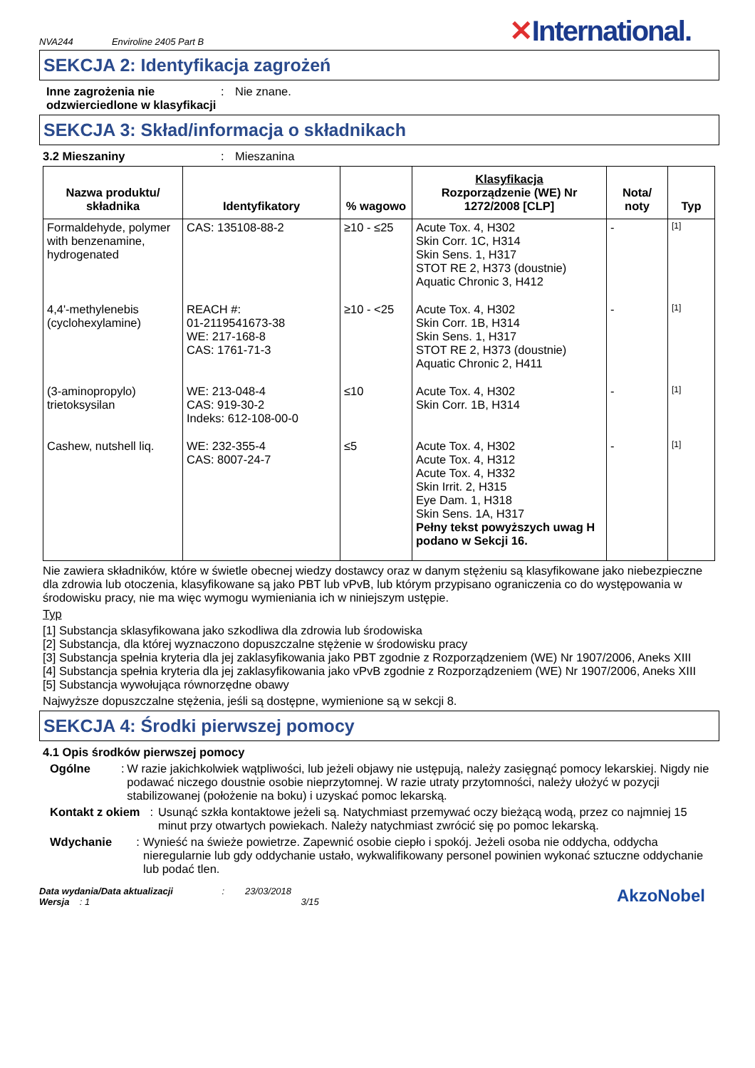NVA244 Enviroline 2405 Part B
✕International.
SEKCJA 2: Identyfikacja zagrożeń
Inne zagrożenia nie odzwierciedlone w klasyfikacji
: Nie znane.
SEKCJA 3: Skład/informacja o składnikach
3.2 Mieszaniny : Mieszanina
| Nazwa produktu/ składnika | Identyfikatory | % wagowo | Klasyfikacja Rozporządzenie (WE) Nr 1272/2008 [CLP] | Nota/ noty | Typ |
| --- | --- | --- | --- | --- | --- |
| Formaldehyde, polymer with benzenamine, hydrogenated | CAS: 135108-88-2 | ≥10 - ≤25 | Acute Tox. 4, H302 Skin Corr. 1C, H314 Skin Sens. 1, H317 STOT RE 2, H373 (doustnie) Aquatic Chronic 3, H412 | - | [1] |
| 4,4'-methylenebis (cyclohexylamine) | REACH #: 01-2119541673-38 WE: 217-168-8 CAS: 1761-71-3 | ≥10 - <25 | Acute Tox. 4, H302 Skin Corr. 1B, H314 Skin Sens. 1, H317 STOT RE 2, H373 (doustnie) Aquatic Chronic 2, H411 | - | [1] |
| (3-aminopropylo) trietoksysilan | WE: 213-048-4 CAS: 919-30-2 Indeks: 612-108-00-0 | ≤10 | Acute Tox. 4, H302 Skin Corr. 1B, H314 | - | [1] |
| Cashew, nutshell liq. | WE: 232-355-4 CAS: 8007-24-7 | ≤5 | Acute Tox. 4, H302 Acute Tox. 4, H312 Acute Tox. 4, H332 Skin Irrit. 2, H315 Eye Dam. 1, H318 Skin Sens. 1A, H317 Pełny tekst powyższych uwag H podano w Sekcji 16. | - | [1] |
Nie zawiera składników, które w świetle obecnej wiedzy dostawcy oraz w danym stężeniu są klasyfikowane jako niebezpieczne dla zdrowia lub otoczenia, klasyfikowane są jako PBT lub vPvB, lub którym przypisano ograniczenia co do występowania w środowisku pracy, nie ma więc wymogu wymieniania ich w niniejszym ustępie.
Typ
[1] Substancja sklasyfikowana jako szkodliwa dla zdrowia lub środowiska
[2] Substancja, dla której wyznaczono dopuszczalne stężenie w środowisku pracy
[3] Substancja spełnia kryteria dla jej zaklasyfikowania jako PBT zgodnie z Rozporządzeniem (WE) Nr 1907/2006, Aneks XIII
[4] Substancja spełnia kryteria dla jej zaklasyfikowania jako vPvB zgodnie z Rozporządzeniem (WE) Nr 1907/2006, Aneks XIII
[5] Substancja wywołująca równorzędne obawy
Najwyższe dopuszczalne stężenia, jeśli są dostępne, wymienione są w sekcji 8.
SEKCJA 4: Środki pierwszej pomocy
4.1 Opis środków pierwszej pomocy
Ogólne : W razie jakichkolwiek wątpliwości, lub jeżeli objawy nie ustępują, należy zasięgnąć pomocy lekarskiej. Nigdy nie podawać niczego doustnie osobie nieprzytomnej. W razie utraty przytomności, należy ułożyć w pozycji stabilizowanej (położenie na boku) i uzyskać pomoc lekarską.
Kontakt z okiem : Usunąć szkła kontaktowe jeżeli są. Natychmiast przemywać oczy bieżącą wodą, przez co najmniej 15 minut przy otwartych powiekach. Należy natychmiast zwrócić się po pomoc lekarską.
Wdychanie : Wynieść na świeże powietrze. Zapewnić osobie ciepło i spokój. Jeżeli osoba nie oddycha, oddycha nieregularnie lub gdy oddychanie ustało, wykwalifikowany personel powinien wykonać sztuczne oddychanie lub podać tlen.
Data wydania/Data aktualizacji : 23/03/2018
Wersja : 1 3/15
AkzoNobel